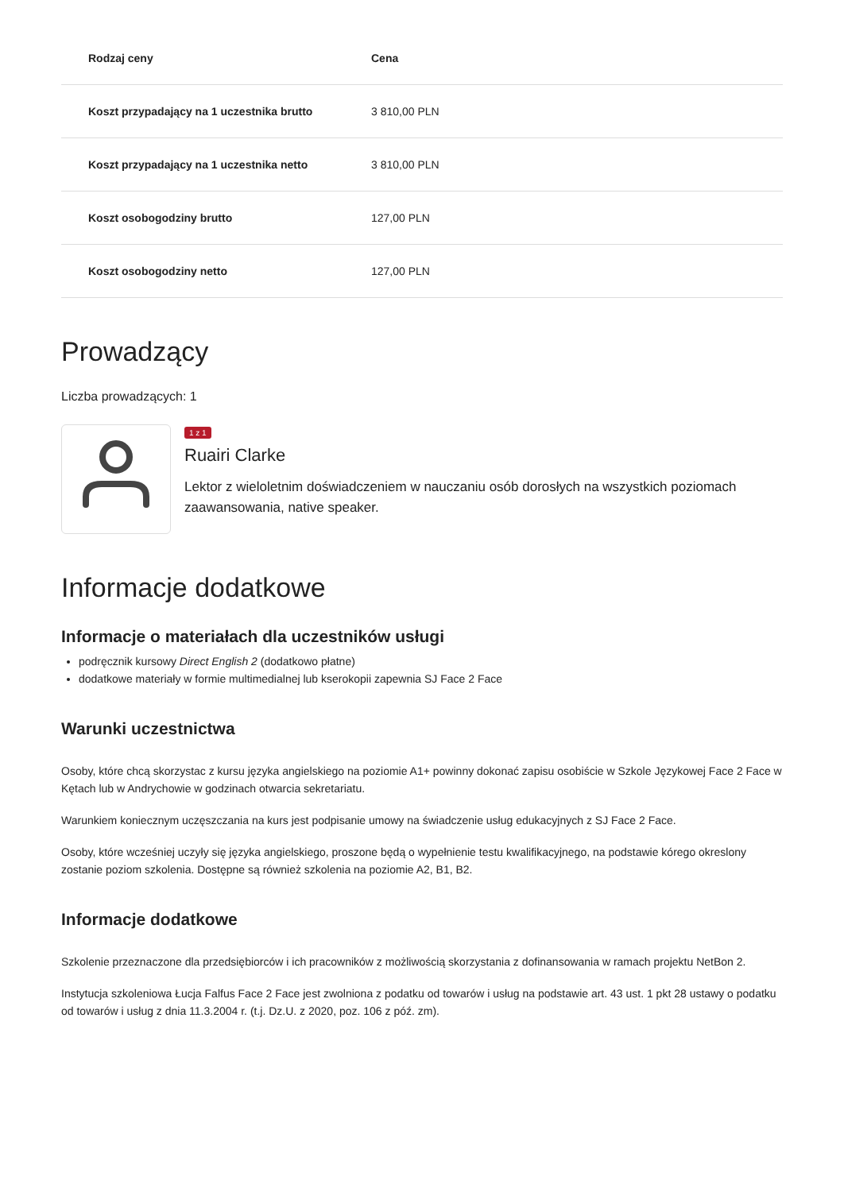| Rodzaj ceny | Cena |
| --- | --- |
| Koszt przypadający na 1 uczestnika brutto | 3 810,00 PLN |
| Koszt przypadający na 1 uczestnika netto | 3 810,00 PLN |
| Koszt osobogodziny brutto | 127,00 PLN |
| Koszt osobogodziny netto | 127,00 PLN |
Prowadzący
Liczba prowadzących: 1
1 z 1
Ruairi Clarke
Lektor z wieloletnim doświadczeniem w nauczaniu osób dorosłych na wszystkich poziomach zaawansowania, native speaker.
Informacje dodatkowe
Informacje o materiałach dla uczestników usługi
podręcznik kursowy Direct English 2 (dodatkowo płatne)
dodatkowe materiały w formie multimedialnej lub kserokopii zapewnia SJ Face 2 Face
Warunki uczestnictwa
Osoby, które chcą skorzystac z kursu języka angielskiego na poziomie A1+ powinny dokonać zapisu osobiście w Szkole Językowej Face 2 Face w Kętach lub w Andrychowie w godzinach otwarcia sekretariatu.
Warunkiem koniecznym uczęszczania na kurs jest podpisanie umowy na świadczenie usług edukacyjnych z SJ Face 2 Face.
Osoby, które wcześniej uczyły się języka angielskiego, proszone będą o wypełnienie testu kwalifikacyjnego, na podstawie kórego okreslony zostanie poziom szkolenia. Dostępne są również szkolenia na poziomie A2, B1, B2.
Informacje dodatkowe
Szkolenie przeznaczone dla przedsiębiorców i ich pracowników z możliwością skorzystania z dofinansowania w ramach projektu NetBon 2.
Instytucja szkoleniowa Łucja Falfus Face 2 Face jest zwolniona z podatku od towarów i usług na podstawie art. 43 ust. 1 pkt 28 ustawy o podatku od towarów i usług z dnia 11.3.2004 r. (t.j. Dz.U. z 2020, poz. 106 z póź. zm).